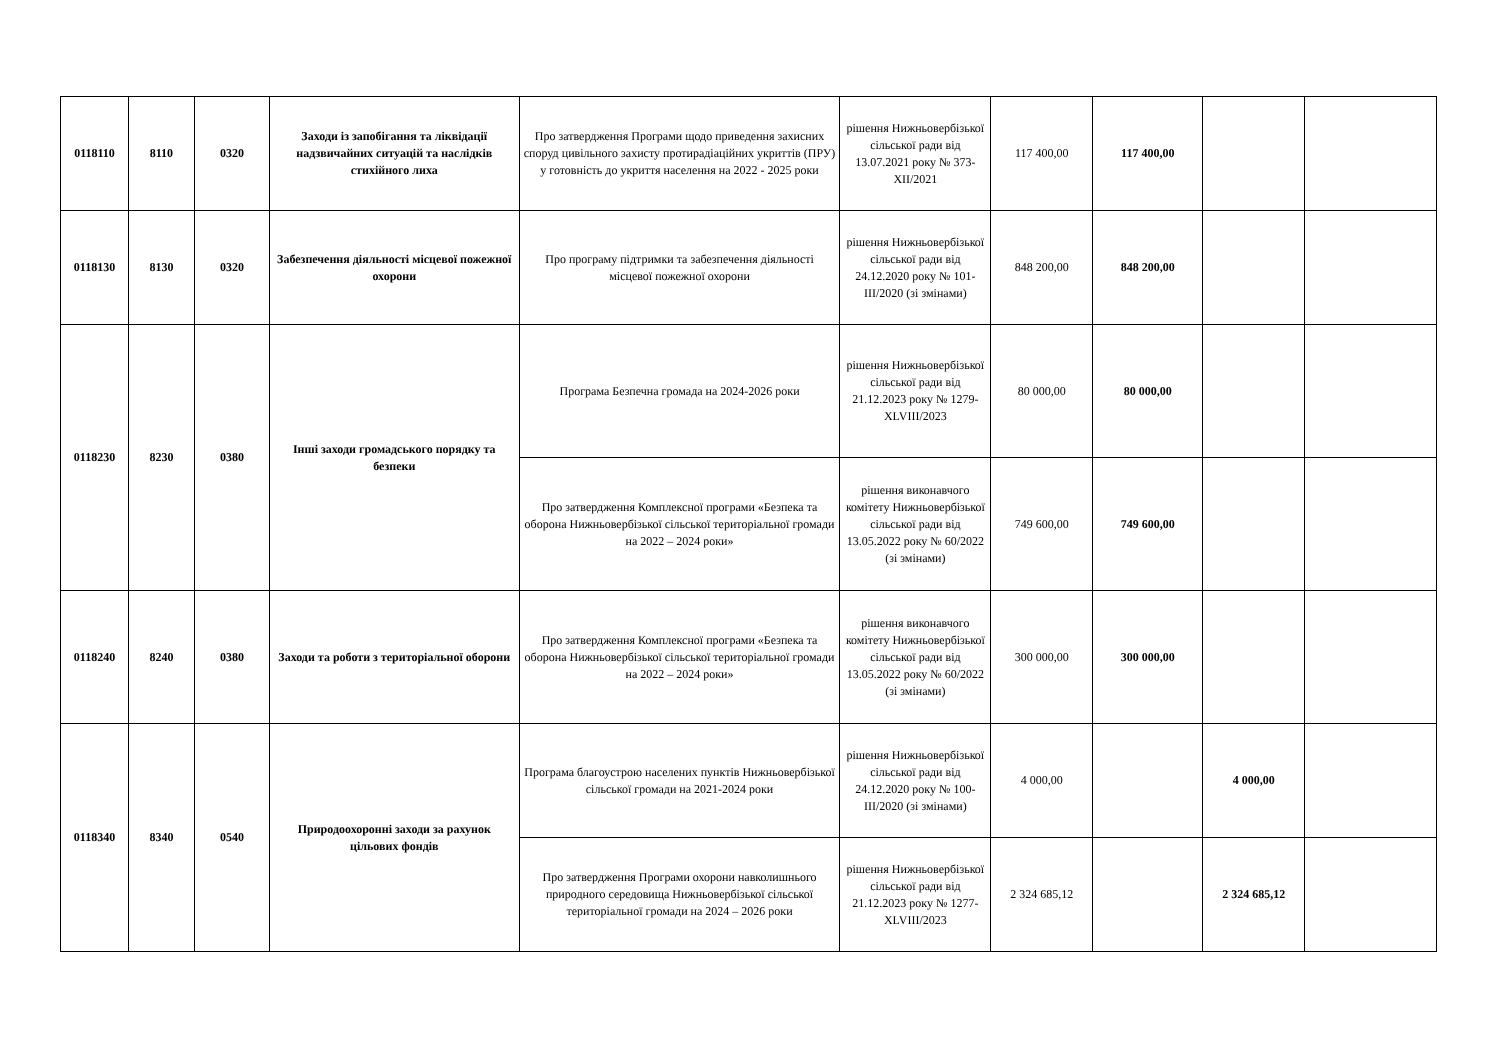| 0118110 | 8110 | 0320 | Заходи із запобігання та ліквідації надзвичайних ситуацій та наслідків стихійного лиха | Про затвердження Програми щодо приведення захисних споруд цивільного захисту протирадіаційних укриттів (ПРУ) у готовність до укриття населення на 2022 - 2025 роки | рішення Нижньовербізької сільської ради від 13.07.2021 року № 373-XII/2021 | 117 400,00 | 117 400,00 | | |
| 0118130 | 8130 | 0320 | Забезпечення діяльності місцевої пожежної охорони | Про програму підтримки та забезпечення діяльності місцевої пожежної охорони | рішення Нижньовербізької сільської ради від 24.12.2020 року № 101-III/2020 (зі змінами) | 848 200,00 | 848 200,00 | | |
| 0118230 | 8230 | 0380 | Інші заходи громадського порядку та безпеки | Програма Безпечна громада на 2024-2026 роки | рішення Нижньовербізької сільської ради від 21.12.2023 року № 1279-XLVIII/2023 | 80 000,00 | 80 000,00 | | |
| | | | | Про затвердження Комплексної програми «Безпека та оборона Нижньовербізької сільської територіальної громади на 2022 – 2024 роки» | рішення виконавчого комітету Нижньовербізької сільської ради від 13.05.2022 року № 60/2022 (зі змінами) | 749 600,00 | 749 600,00 | | |
| 0118240 | 8240 | 0380 | Заходи та роботи з територіальної оборони | Про затвердження Комплексної програми «Безпека та оборона Нижньовербізької сільської територіальної громади на 2022 – 2024 роки» | рішення виконавчого комітету Нижньовербізької сільської ради від 13.05.2022 року № 60/2022 (зі змінами) | 300 000,00 | 300 000,00 | | |
| 0118340 | 8340 | 0540 | Природоохоронні заходи за рахунок цільових фондів | Програма благоустрою населених пунктів Нижньовербізької сільської громади на 2021-2024 роки | рішення Нижньовербізької сільської ради від 24.12.2020 року № 100-III/2020 (зі змінами) | 4 000,00 | | 4 000,00 | |
| | | | | Про затвердження Програми охорони навколишнього природного середовища Нижньовербізької сільської територіальної громади на 2024 – 2026 роки | рішення Нижньовербізької сільської ради від 21.12.2023 року № 1277-XLVIII/2023 | 2 324 685,12 | | 2 324 685,12 | |